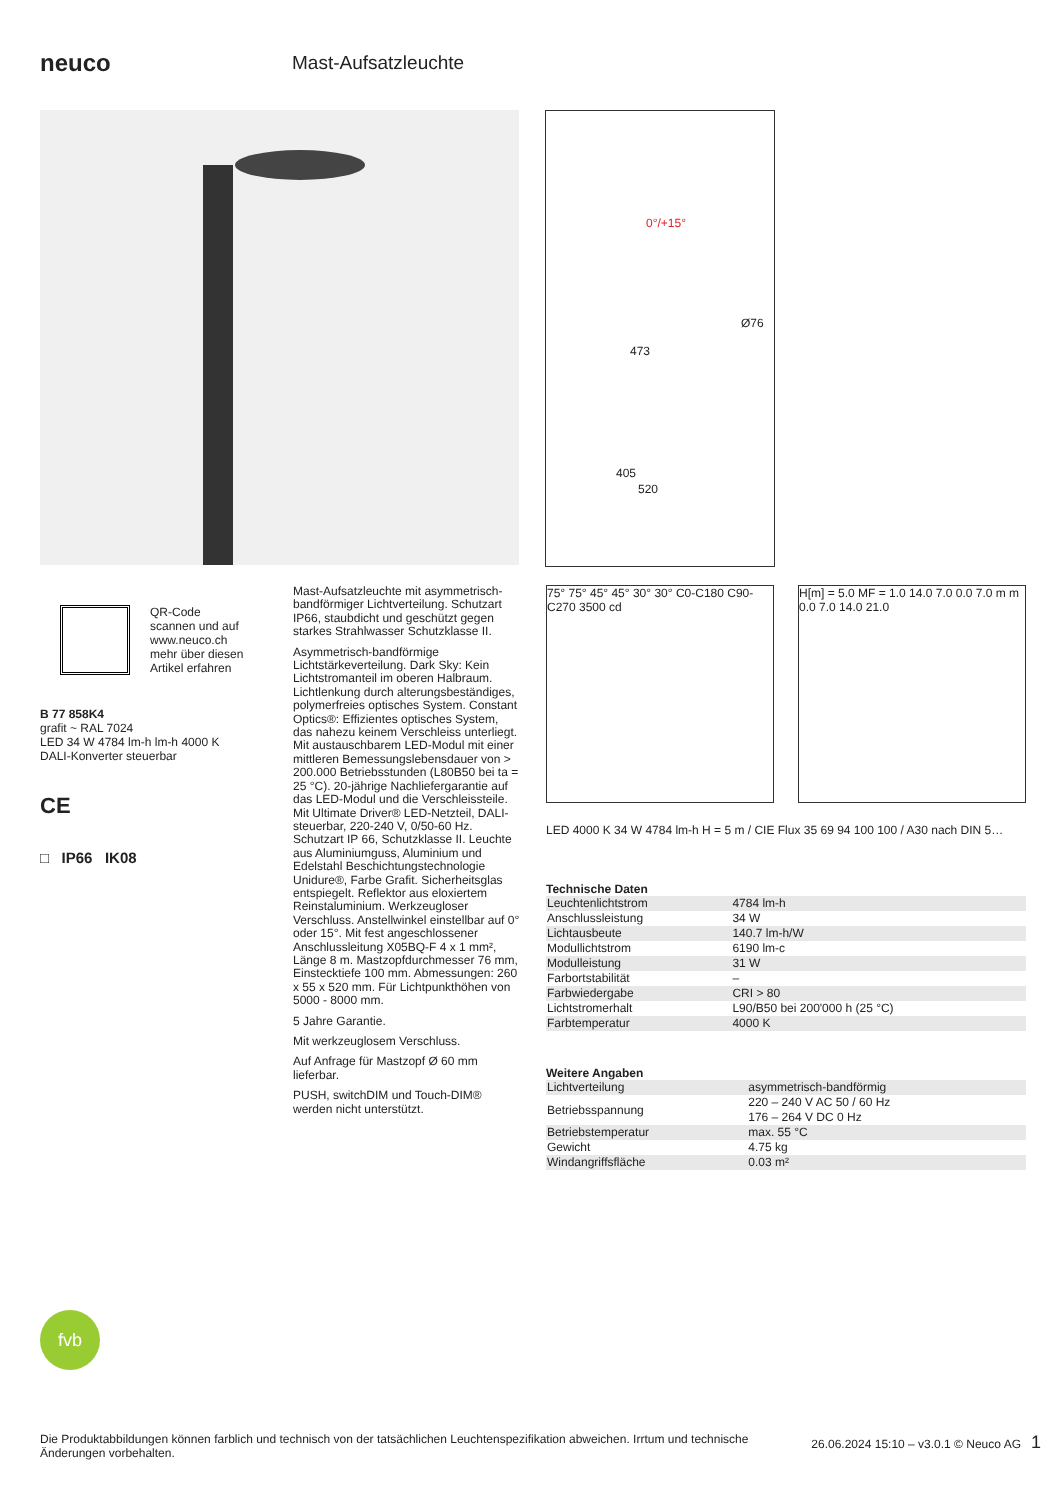neuco
Mast-Aufsatzleuchte
0°/+15°
Ø76
473
405
520
QR-Code
scannen und auf
www.neuco.ch
mehr über diesen
Artikel erfahren
B 77 858K4
grafit ~ RAL 7024
LED 34 W 4784 lm-h lm-h 4000 K
DALI-Konverter steuerbar
CE
□ IP66 IK08
Mast-Aufsatzleuchte mit asymmetrisch-bandförmiger Lichtverteilung. Schutzart IP66, staubdicht und geschützt gegen starkes Strahlwasser Schutzklasse II.
Asymmetrisch-bandförmige Lichtstärkeverteilung. Dark Sky: Kein Lichtstromanteil im oberen Halbraum. Lichtlenkung durch alterungsbeständiges, polymerfreies optisches System. Constant Optics®: Effizientes optisches System, das nahezu keinem Verschleiss unterliegt. Mit austauschbarem LED-Modul mit einer mittleren Bemessungslebensdauer von > 200.000 Betriebsstunden (L80B50 bei ta = 25 °C). 20-jährige Nachliefergarantie auf das LED-Modul und die Verschleissteile. Mit Ultimate Driver® LED-Netzteil, DALI-steuerbar, 220-240 V, 0/50-60 Hz. Schutzart IP 66, Schutzklasse II. Leuchte aus Aluminiumguss, Aluminium und Edelstahl Beschichtungstechnologie Unidure®, Farbe Grafit. Sicherheitsglas entspiegelt. Reflektor aus eloxiertem Reinstaluminium. Werkzeugloser Verschluss. Anstellwinkel einstellbar auf 0° oder 15°. Mit fest angeschlossener Anschlussleitung X05BQ-F 4 x 1 mm², Länge 8 m. Mastzopfdurchmesser 76 mm, Einstecktiefe 100 mm. Abmessungen: 260 x 55 x 520 mm. Für Lichtpunkthöhen von 5000 - 8000 mm.
5 Jahre Garantie.
Mit werkzeuglosem Verschluss.
Auf Anfrage für Mastzopf Ø 60 mm lieferbar.
PUSH, switchDIM und Touch-DIM® werden nicht unterstützt.
75° 75° 45° 45° 30° 30° C0-C180 C90-C270 3500 cd
H[m] = 5.0 MF = 1.0 14.0 7.0 0.0 7.0 m m 0.0 7.0 14.0 21.0
LED 4000 K 34 W 4784 lm-h H = 5 m / CIE Flux 35 69 94 100 100 / A30 nach DIN 5…
Technische Daten
| Leuchtenlichtstrom | 4784 lm-h |
| Anschlussleistung | 34 W |
| Lichtausbeute | 140.7 lm-h/W |
| Modullichtstrom | 6190 lm-c |
| Modulleistung | 31 W |
| Farbortstabilität | – |
| Farbwiedergabe | CRI > 80 |
| Lichtstromerhalt | L90/B50 bei 200'000 h (25 °C) |
| Farbtemperatur | 4000 K |
Weitere Angaben
| Lichtverteilung | asymmetrisch-bandförmig |
| Betriebsspannung | 220 – 240 V AC 50 / 60 Hz 176 – 264 V DC 0 Hz |
| Betriebstemperatur | max. 55 °C |
| Gewicht | 4.75 kg |
| Windangriffsfläche | 0.03 m² |
fvb
Die Produktabbildungen können farblich und technisch von der tatsächlichen Leuchtenspezifikation abweichen. Irrtum und technische Änderungen vorbehalten.
26.06.2024 15:10 – v3.0.1 © Neuco AG 1